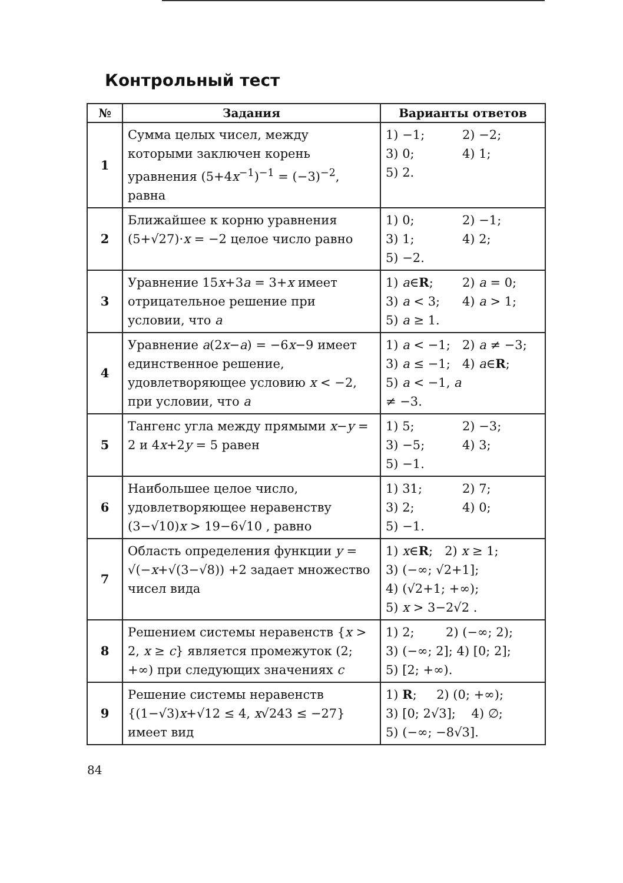Контрольный тест
| № | Задания | Варианты ответов |
| --- | --- | --- |
| 1 | Сумма целых чисел, между которыми заключен корень уравнения (5+4 x<sup>−1</sup>)<sup>−1</sup> = (−3)<sup>−2</sup>, равна | 1) −1; 2) −2; 3) 0; 4) 1; 5) 2. |
| 2 | Ближайшее к корню уравнения (5+√27)· x = −2 целое число равно | 1) 0; 2) −1; 3) 1; 4) 2; 5) −2. |
| 3 | Уравнение 15 x +3 a = 3+ x имеет отрицательное решение при условии, что a | 1) a ∈ R ; 2) a = 0; 3) a < 3; 4) a > 1; 5) a ≥ 1. |
| 4 | Уравнение a (2 x − a ) = −6 x −9 имеет единственное решение, удовлетворяющее условию x < −2, при условии, что a | 1) a < −1; 2) a ≠ −3; 3) a ≤ −1; 4) a ∈ R ; 5) a < −1, a ≠ −3. |
| 5 | Тангенс угла между прямыми x − y = 2 и 4 x +2 y = 5 равен | 1) 5; 2) −3; 3) −5; 4) 3; 5) −1. |
| 6 | Наибольшее целое число, удовлетворяющее неравенству (3−√10) x > 19−6√10 , равно | 1) 31; 2) 7; 3) 2; 4) 0; 5) −1. |
| 7 | Область определения функции y = √(− x +√(3−√8)) +2 задает множество чисел вида | 1) x ∈ R ; 2) x ≥ 1; 3) (−∞; √2+1]; 4) (√2+1; +∞); 5) x > 3−2√2 . |
| 8 | Решением системы неравенств { x > 2, x ≥ c } является промежуток (2; +∞) при следующих значениях c | 1) 2; 2) (−∞; 2); 3) (−∞; 2]; 4) [0; 2]; 5) [2; +∞). |
| 9 | Решение системы неравенств {(1−√3) x +√12 ≤ 4, x √243 ≤ −27} имеет вид | 1) R ; 2) (0; +∞); 3) [0; 2√3]; 4) ∅; 5) (−∞; −8√3]. |
84